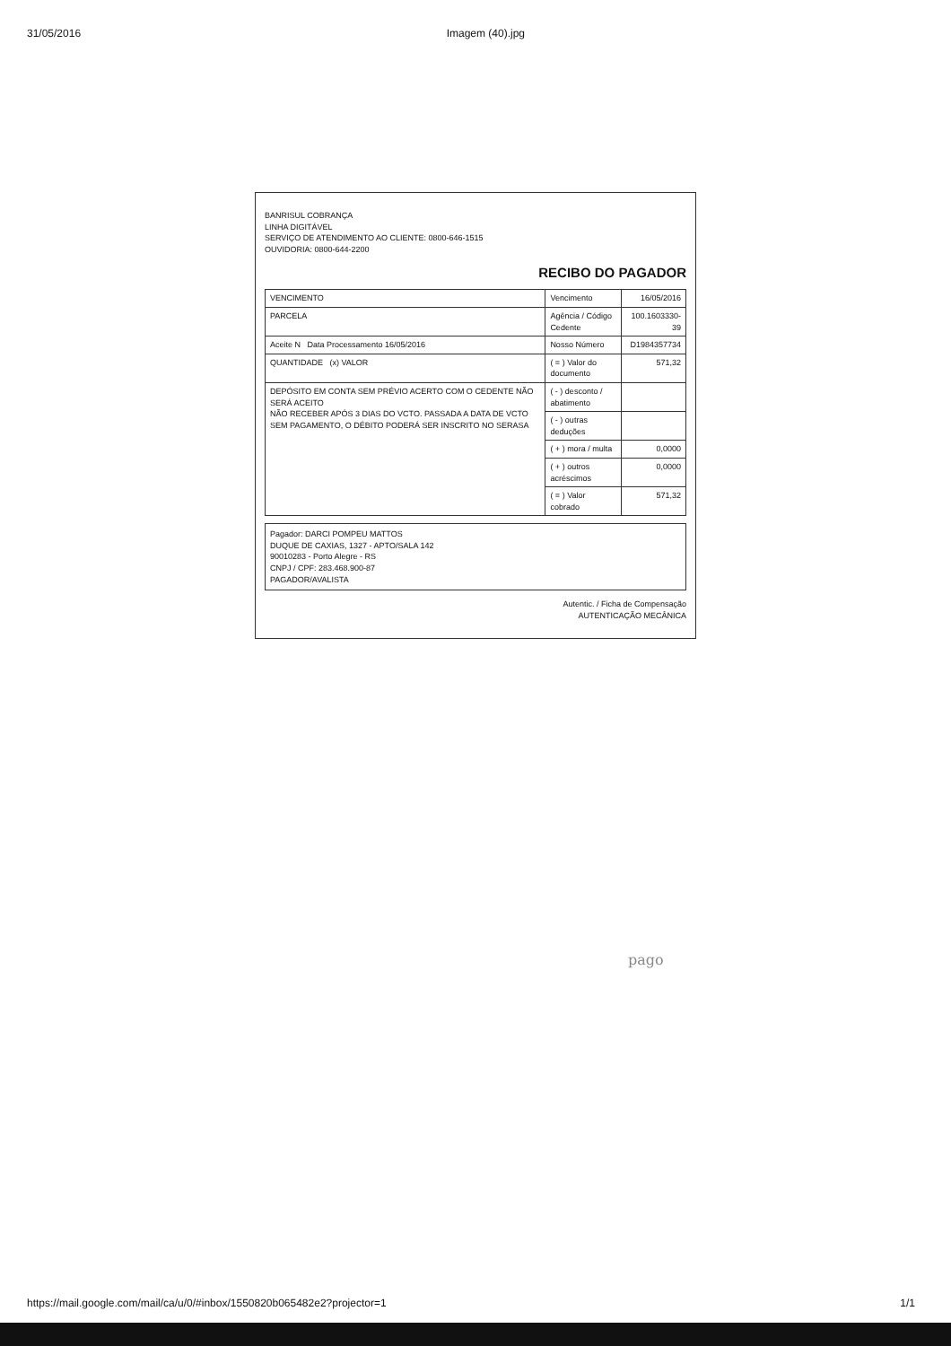31/05/2016 Imagem (40).jpg
BANRISUL COBRANÇA
LINHA DIGITÁVEL
SERVIÇO DE ATENDIMENTO AO CLIENTE: 0800-646-1515
OUVIDORIA: 0800-644-2200
RECIBO DO PAGADOR
| VENCIMENTO | Vencimento | 16/05/2016 |
| PARCELA | Agência / Código Cedente | 100.1603330-39 |
| Aceite N Data Processamento 16/05/2016 | Nosso Número | D1984357734 |
| QUANTIDADE (x) VALOR | ( = ) Valor do documento | 571,32 |
| DEPÓSITO EM CONTA SEM PRÉVIO ACERTO COM O CEDENTE NÃO SERÁ ACEITO NÃO RECEBER APÓS 3 DIAS DO VCTO. PASSADA A DATA DE VCTO SEM PAGAMENTO, O DÉBITO PODERÁ SER INSCRITO NO SERASA | ( - ) desconto / abatimento | |
| | ( - ) outras deduções | |
| | ( + ) mora / multa | 0,0000 |
| | ( + ) outros acréscimos | 0,0000 |
| | ( = ) Valor cobrado | 571,32 |
Pagador: DARCI POMPEU MATTOS
DUQUE DE CAXIAS, 1327 - APTO/SALA 142
90010283 - Porto Alegre - RS
CNPJ / CPF: 283.468.900-87
PAGADOR/AVALISTA
Autentic. / Ficha de Compensação
AUTENTICAÇÃO MECÂNICA
pago
https://mail.google.com/mail/ca/u/0/#inbox/1550820b065482e2?projector=1 1/1